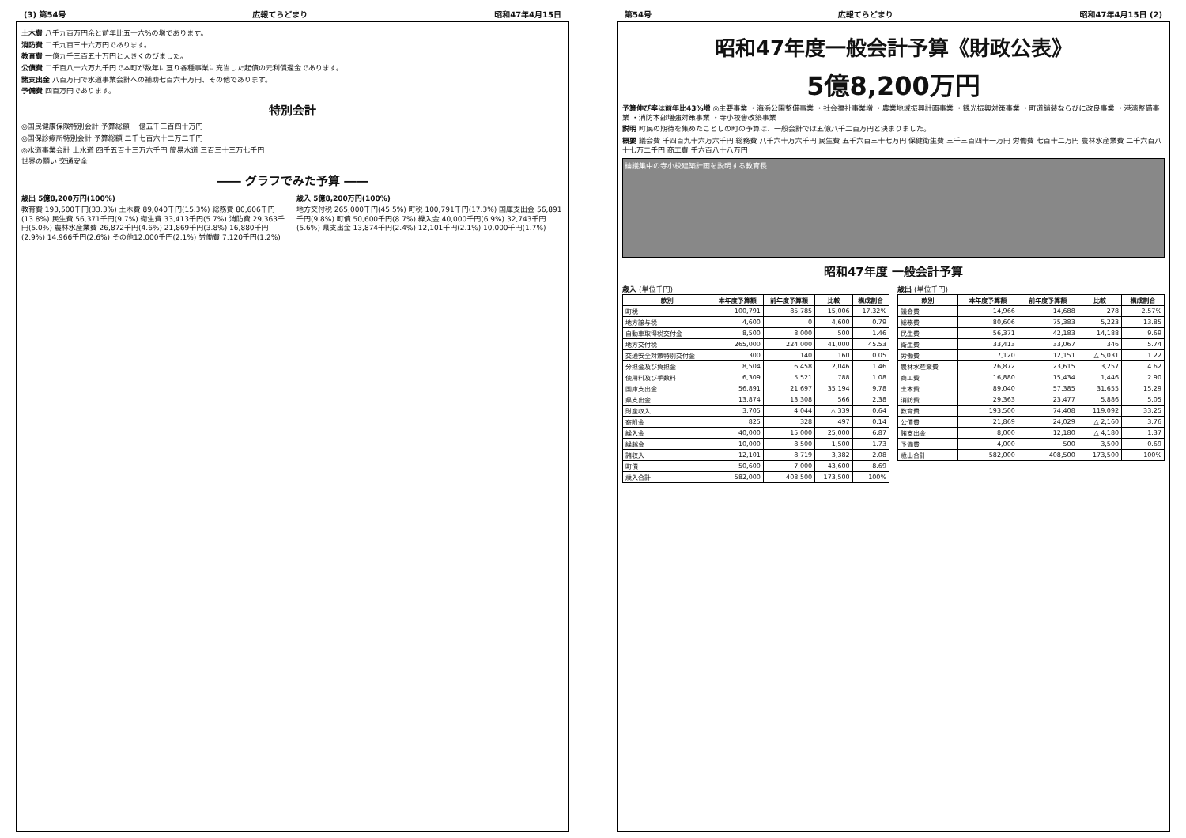(3) 第54号 広報てらどまり 昭和47年4月15日
土木費 八千九百万円余と前年比五十六%の増であります。
消防費 二千九百三十六万円であります。
教育費 一億九千三百五十万円と大きくのびました。
公債費 二千百八十六万九千円で本町が数年に亘り各種事業に充当した起債の元利償還金であります。
諸支出金 八百万円で水道事業会計への補助七百六十万円、その他であります。
予備費 四百万円であります。
特別会計
◎国民健康保険特別会計 予算総額 一億五千三百四十万円
◎国保診療所特別会計 予算総額 二千七百六十二万二千円
◎水道事業会計 上水道 四千五百十三万六千円 簡易水道 三百三十三万七千円
世界の願い 交通安全
―― グラフでみた予算 ――
歳出 5億8,200万円(100%)
教育費 193,500千円(33.3%) 土木費 89,040千円(15.3%) 総務費 80,606千円(13.8%) 民生費 56,371千円(9.7%) 衛生費 33,413千円(5.7%) 消防費 29,363千円(5.0%) 農林水産業費 26,872千円(4.6%) 21,869千円(3.8%) 16,880千円(2.9%) 14,966千円(2.6%) その他12,000千円(2.1%) 労働費 7,120千円(1.2%)
歳入 5億8,200万円(100%)
地方交付税 265,000千円(45.5%) 町税 100,791千円(17.3%) 国庫支出金 56,891千円(9.8%) 町債 50,600千円(8.7%) 繰入金 40,000千円(6.9%) 32,743千円(5.6%) 県支出金 13,874千円(2.4%) 12,101千円(2.1%) 10,000千円(1.7%)
第54号 広報てらどまり 昭和47年4月15日 (2)
昭和47年度一般会計予算《財政公表》
5億8,200万円
予算伸び率は前年比43%増 ◎主要事業 ・海浜公園整備事業 ・社会福祉事業増 ・農業地域振興計画事業 ・観光振興対策事業 ・町道舗装ならびに改良事業 ・港湾整備事業 ・消防本部増強対策事業 ・寺小校舎改築事業
説明 町民の期待を集めたことしの町の予算は、一般会計では五億八千二百万円と決まりました。
概要 議会費 千四百九十六万六千円 総務費 八千六十万六千円 民生費 五千六百三十七万円 保健衛生費 三千三百四十一万円 労働費 七百十二万円 農林水産業費 二千六百八十七万二千円 商工費 千六百八十八万円
論議集中の寺小校建築計画を説明する教育長
昭和47年度 一般会計予算
歳入 (単位千円)
| 款別 | 本年度予算額 | 前年度予算額 | 比較 | 構成割合 |
| --- | --- | --- | --- | --- |
| 町税 | 100,791 | 85,785 | 15,006 | 17.32% |
| 地方譲与税 | 4,600 | 0 | 4,600 | 0.79 |
| 自動車取得税交付金 | 8,500 | 8,000 | 500 | 1.46 |
| 地方交付税 | 265,000 | 224,000 | 41,000 | 45.53 |
| 交通安全対策特別交付金 | 300 | 140 | 160 | 0.05 |
| 分担金及び負担金 | 8,504 | 6,458 | 2,046 | 1.46 |
| 使用料及び手数料 | 6,309 | 5,521 | 788 | 1.08 |
| 国庫支出金 | 56,891 | 21,697 | 35,194 | 9.78 |
| 県支出金 | 13,874 | 13,308 | 566 | 2.38 |
| 財産収入 | 3,705 | 4,044 | △ 339 | 0.64 |
| 寄附金 | 825 | 328 | 497 | 0.14 |
| 繰入金 | 40,000 | 15,000 | 25,000 | 6.87 |
| 繰越金 | 10,000 | 8,500 | 1,500 | 1.73 |
| 諸収入 | 12,101 | 8,719 | 3,382 | 2.08 |
| 町債 | 50,600 | 7,000 | 43,600 | 8.69 |
| 歳入合計 | 582,000 | 408,500 | 173,500 | 100% |
歳出 (単位千円)
| 款別 | 本年度予算額 | 前年度予算額 | 比較 | 構成割合 |
| --- | --- | --- | --- | --- |
| 議会費 | 14,966 | 14,688 | 278 | 2.57% |
| 総務費 | 80,606 | 75,383 | 5,223 | 13.85 |
| 民生費 | 56,371 | 42,183 | 14,188 | 9.69 |
| 衛生費 | 33,413 | 33,067 | 346 | 5.74 |
| 労働費 | 7,120 | 12,151 | △ 5,031 | 1.22 |
| 農林水産業費 | 26,872 | 23,615 | 3,257 | 4.62 |
| 商工費 | 16,880 | 15,434 | 1,446 | 2.90 |
| 土木費 | 89,040 | 57,385 | 31,655 | 15.29 |
| 消防費 | 29,363 | 23,477 | 5,886 | 5.05 |
| 教育費 | 193,500 | 74,408 | 119,092 | 33.25 |
| 公債費 | 21,869 | 24,029 | △ 2,160 | 3.76 |
| 諸支出金 | 8,000 | 12,180 | △ 4,180 | 1.37 |
| 予備費 | 4,000 | 500 | 3,500 | 0.69 |
| 歳出合計 | 582,000 | 408,500 | 173,500 | 100% |